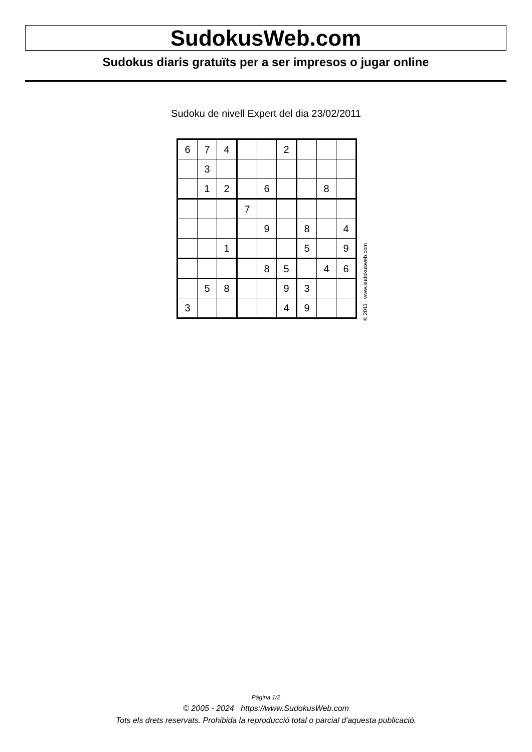SudokusWeb.com
Sudokus diaris gratuïts per a ser impresos o jugar online
Sudoku de nivell Expert del dia 23/02/2011
| 6 | 7 | 4 | | | 2 | | | |
| | 3 | | | | | | | |
| | 1 | 2 | | 6 | | | 8 | |
| | | | 7 | | | | | |
| | | | | 9 | | 8 | | 4 |
| | | 1 | | | | 5 | | 9 |
| | | | | 8 | 5 | | 4 | 6 |
| | 5 | 8 | | | 9 | 3 | | |
| 3 | | | | | 4 | 9 | | |
© 2011 www.sudokusweb.com
Pàgina 1/2
© 2005 - 2024 https://www.SudokusWeb.com
Tots els drets reservats. Prohibida la reproducció total o parcial d'aquesta publicació.